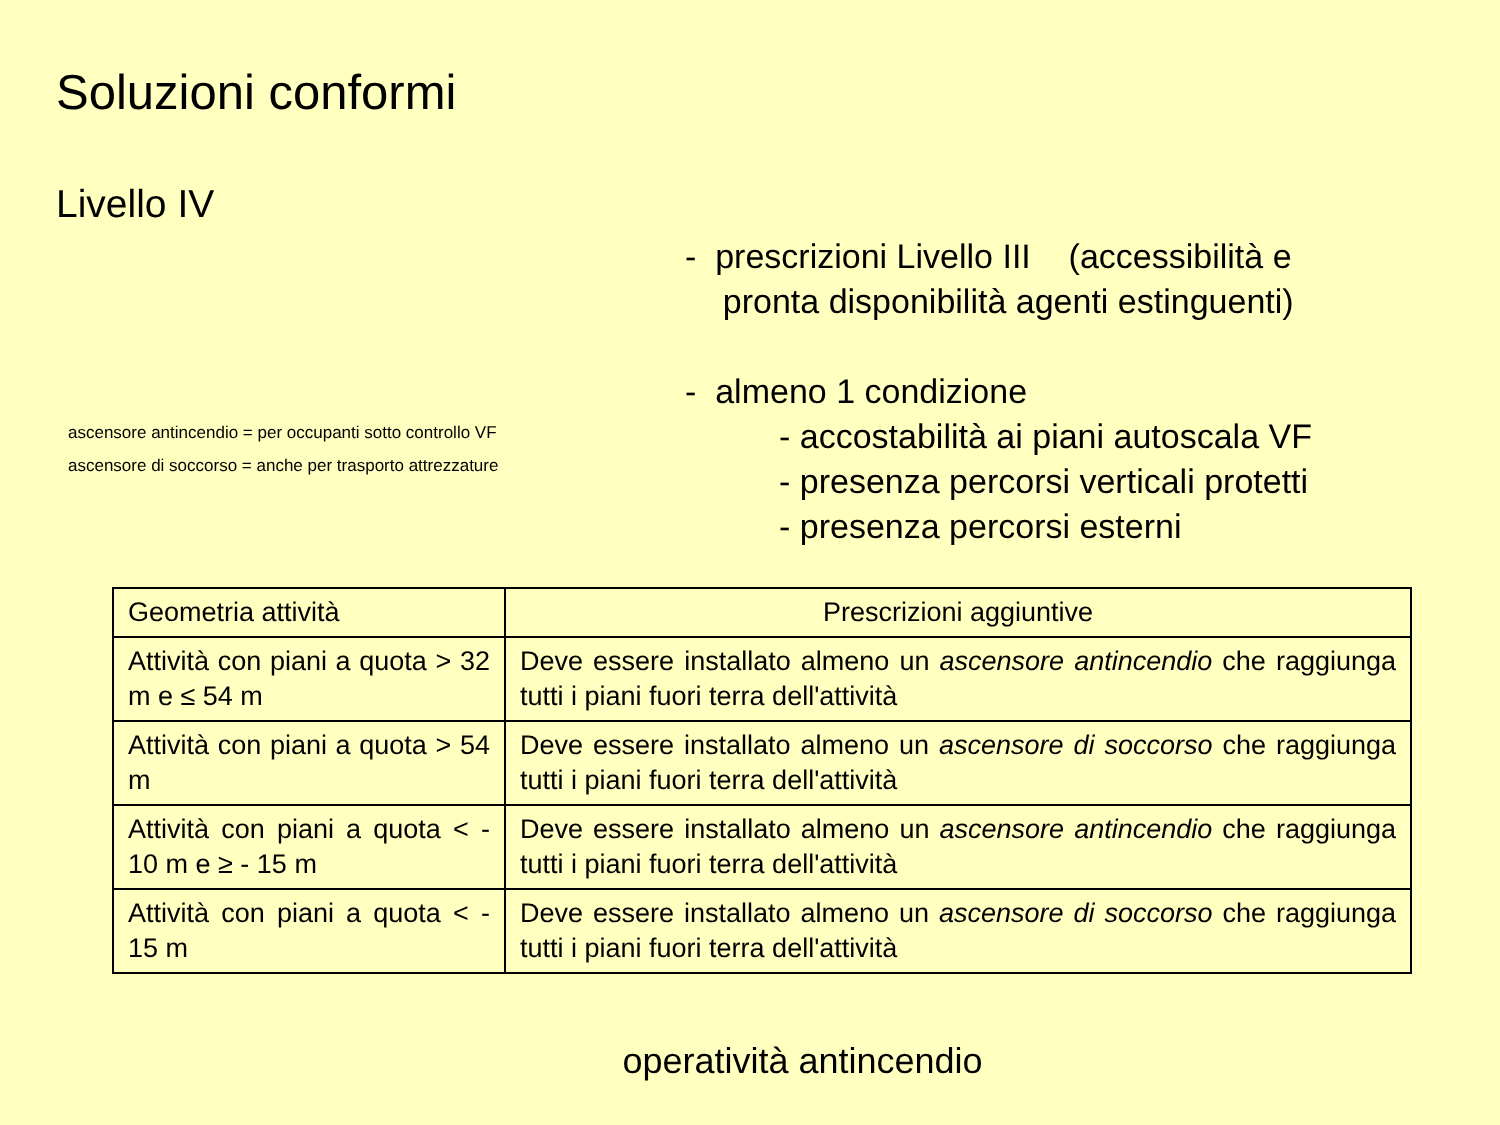Soluzioni conformi
Livello IV
ascensore antincendio = per occupanti sotto controllo VF
ascensore di soccorso = anche per trasporto attrezzature
- prescrizioni Livello III (accessibilità e
pronta disponibilità agenti estinguenti)
- almeno 1 condizione
- accostabilità ai piani autoscala VF
- presenza percorsi verticali protetti
- presenza percorsi esterni
| Geometria attività | Prescrizioni aggiuntive |
| --- | --- |
| Attività con piani a quota > 32 m e ≤ 54 m | Deve essere installato almeno un ascensore antincendio che raggiunga tutti i piani fuori terra dell'attività |
| Attività con piani a quota > 54 m | Deve essere installato almeno un ascensore di soccorso che raggiunga tutti i piani fuori terra dell'attività |
| Attività con piani a quota < - 10 m e ≥ - 15 m | Deve essere installato almeno un ascensore antincendio che raggiunga tutti i piani fuori terra dell'attività |
| Attività con piani a quota < - 15 m | Deve essere installato almeno un ascensore di soccorso che raggiunga tutti i piani fuori terra dell'attività |
operatività antincendio